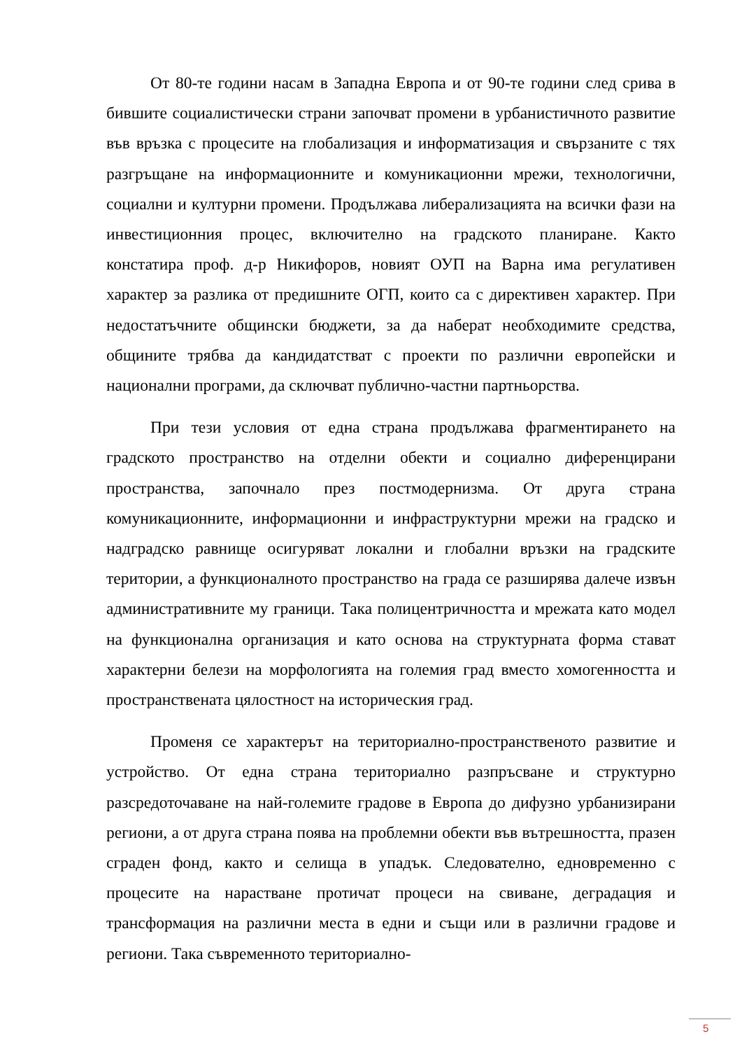От 80-те години насам в Западна Европа и от 90-те години след срива в бившите социалистически страни започват промени в урбанистичното развитие във връзка с процесите на глобализация и информатизация и свързаните с тях разгръщане на информационните и комуникационни мрежи, технологични, социални и културни промени. Продължава либерализацията на всички фази на инвестиционния процес, включително на градското планиране. Както констатира проф. д-р Никифоров, новият ОУП на Варна има регулативен характер за разлика от предишните ОГП, които са с директивен характер. При недостатъчните общински бюджети, за да наберат необходимите средства, общините трябва да кандидатстват с проекти по различни европейски и национални програми, да сключват публично-частни партньорства.
При тези условия от една страна продължава фрагментирането на градското пространство на отделни обекти и социално диференцирани пространства, започнало през постмодернизма. От друга страна комуникационните, информационни и инфраструктурни мрежи на градско и надградско равнище осигуряват локални и глобални връзки на градските територии, а функционалното пространство на града се разширява далече извън административните му граници. Така полицентричността и мрежата като модел на функционална организация и като основа на структурната форма стават характерни белези на морфологията на големия град вместо хомогенността и пространствената цялостност на историческия град.
Променя се характерът на териториално-пространственото развитие и устройство. От една страна териториално разпръсване и структурно разсредоточаване на най-големите градове в Европа до дифузно урбанизирани региони, а от друга страна поява на проблемни обекти във вътрешността, празен сграден фонд, както и селища в упадък. Следователно, едновременно с процесите на нарастване протичат процеси на свиване, деградация и трансформация на различни места в едни и същи или в различни градове и региони. Така съвременното териториално-
5